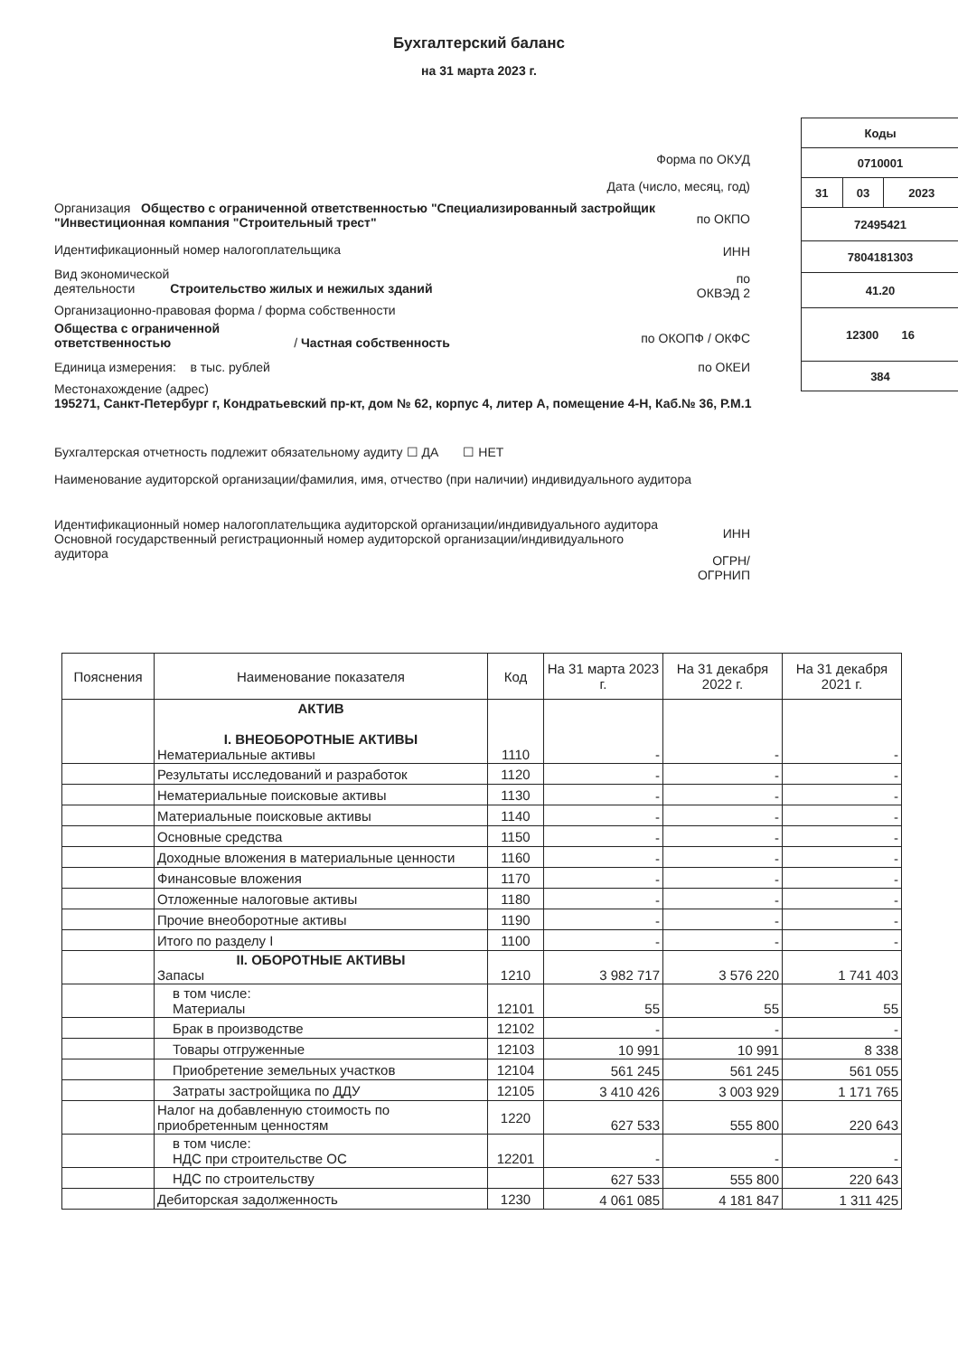Бухгалтерский баланс
на 31 марта 2023 г.
| Коды | | |
| 0710001 | | |
| 31 | 03 | 2023 |
| 72495421 | | |
| 7804181303 | | |
| 41.20 | | |
| 12300 16 | | |
| 384 | | |
Форма по ОКУД
Дата (число, месяц, год)
Организация Общество с ограниченной ответственностью "Специализированный застройщик "Инвестиционная компания "Строительный трест"
по ОКПО
Идентификационный номер налогоплательщика
ИНН
Вид экономической
деятельности Строительство жилых и нежилых зданий
по
ОКВЭД 2
Организационно-правовая форма / форма собственности
Общества с ограниченной
ответственностью / Частная собственность
по ОКОПФ / ОКФС
Единица измерения: в тыс. рублей
по ОКЕИ
Местонахождение (адрес)
195271, Санкт-Петербург г, Кондратьевский пр-кт, дом № 62, корпус 4, литер А, помещение 4-Н, Каб.№ 36, Р.М.1
Бухгалтерская отчетность подлежит обязательному аудиту ☐ ДА ☐ НЕТ
Наименование аудиторской организации/фамилия, имя, отчество (при наличии) индивидуального аудитора
Идентификационный номер налогоплательщика аудиторской организации/индивидуального аудитора
Основной государственный регистрационный номер аудиторской организации/индивидуального аудитора
ИНН
ОГРН/
ОГРНИП
| Пояснения | Наименование показателя | Код | На 31 марта 2023 г. | На 31 декабря 2022 г. | На 31 декабря 2021 г. |
| --- | --- | --- | --- | --- | --- |
| | АКТИВ I. ВНЕОБОРОТНЫЕ АКТИВЫ Нематериальные активы | 1110 | - | - | - |
| | Результаты исследований и разработок | 1120 | - | - | - |
| | Нематериальные поисковые активы | 1130 | - | - | - |
| | Материальные поисковые активы | 1140 | - | - | - |
| | Основные средства | 1150 | - | - | - |
| | Доходные вложения в материальные ценности | 1160 | - | - | - |
| | Финансовые вложения | 1170 | - | - | - |
| | Отложенные налоговые активы | 1180 | - | - | - |
| | Прочие внеоборотные активы | 1190 | - | - | - |
| | Итого по разделу I | 1100 | - | - | - |
| | II. ОБОРОТНЫЕ АКТИВЫ Запасы | 1210 | 3 982 717 | 3 576 220 | 1 741 403 |
| | в том числе: Материалы | 12101 | 55 | 55 | 55 |
| | Брак в производстве | 12102 | - | - | - |
| | Товары отгруженные | 12103 | 10 991 | 10 991 | 8 338 |
| | Приобретение земельных участков | 12104 | 561 245 | 561 245 | 561 055 |
| | Затраты застройщика по ДДУ | 12105 | 3 410 426 | 3 003 929 | 1 171 765 |
| | Налог на добавленную стоимость по приобретенным ценностям | 1220 | 627 533 | 555 800 | 220 643 |
| | в том числе: НДС при строительстве ОС | 12201 | - | - | - |
| | НДС по строительству | | 627 533 | 555 800 | 220 643 |
| | Дебиторская задолженность | 1230 | 4 061 085 | 4 181 847 | 1 311 425 |